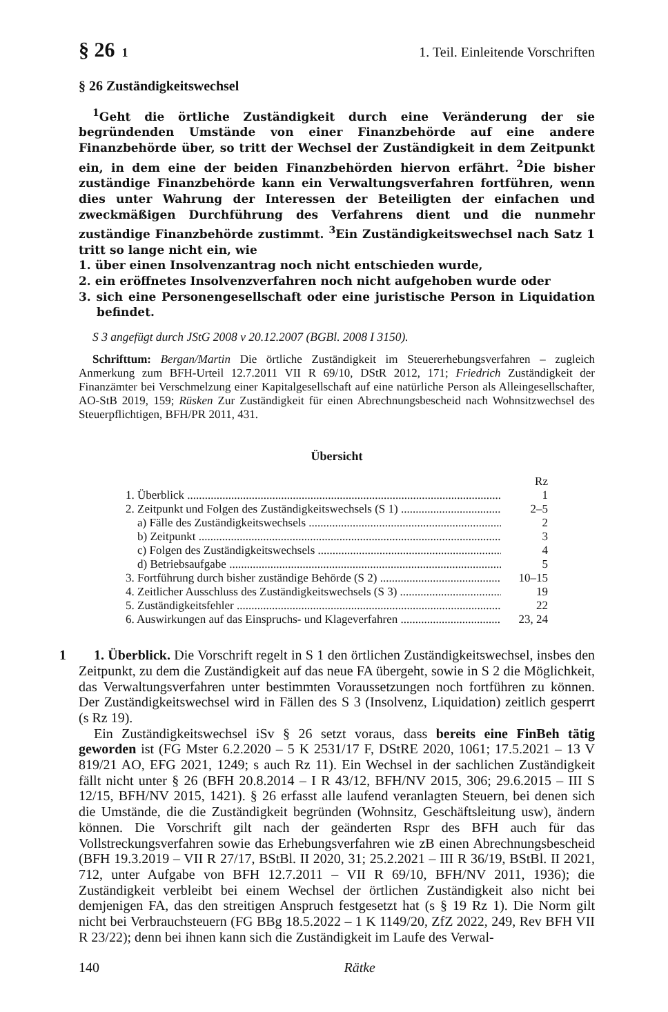§ 26 1 1. Teil. Einleitende Vorschriften
§ 26 Zuständigkeitswechsel
<sup>1</sup> Geht die örtliche Zuständigkeit durch eine Veränderung der sie begründenden Umstände von einer Finanzbehörde auf eine andere Finanzbehörde über, so tritt der Wechsel der Zuständigkeit in dem Zeitpunkt ein, in dem eine der beiden Finanzbehörden hiervon erfährt. <sup>2</sup>Die bisher zuständige Finanzbehörde kann ein Verwaltungsverfahren fortführen, wenn dies unter Wahrung der Interessen der Beteiligten der einfachen und zweckmäßigen Durchführung des Verfahrens dient und die nunmehr zuständige Finanzbehörde zustimmt. <sup>3</sup>Ein Zuständigkeitswechsel nach Satz 1 tritt so lange nicht ein, wie
1. über einen Insolvenzantrag noch nicht entschieden wurde,
2. ein eröffnetes Insolvenzverfahren noch nicht aufgehoben wurde oder
3. sich eine Personengesellschaft oder eine juristische Person in Liquidation befindet.
S 3 angefügt durch JStG 2008 v 20.12.2007 (BGBl. 2008 I 3150).
Schrifttum: Bergan/Martin Die örtliche Zuständigkeit im Steuererhebungsverfahren – zugleich Anmerkung zum BFH-Urteil 12.7.2011 VII R 69/10, DStR 2012, 171; Friedrich Zuständigkeit der Finanzämter bei Verschmelzung einer Kapitalgesellschaft auf eine natürliche Person als Alleingesellschafter, AO-StB 2019, 159; Rüsken Zur Zuständigkeit für einen Abrechnungsbescheid nach Wohnsitzwechsel des Steuerpflichtigen, BFH/PR 2011, 431.
Übersicht
Rz
1. Überblick 1
2. Zeitpunkt und Folgen des Zuständigkeitswechsels (S 1) 2–5
a) Fälle des Zuständigkeitswechsels 2
b) Zeitpunkt 3
c) Folgen des Zuständigkeitswechsels 4
d) Betriebsaufgabe 5
3. Fortführung durch bisher zuständige Behörde (S 2) 10–15
4. Zeitlicher Ausschluss des Zuständigkeitswechsels (S 3) 19
5. Zuständigkeitsfehler 22
6. Auswirkungen auf das Einspruchs- und Klageverfahren 23, 24
1 1. Überblick. Die Vorschrift regelt in S 1 den örtlichen Zuständigkeitswechsel, insbes den Zeitpunkt, zu dem die Zuständigkeit auf das neue FA übergeht, sowie in S 2 die Möglichkeit, das Verwaltungsverfahren unter bestimmten Voraussetzungen noch fortführen zu können. Der Zuständigkeitswechsel wird in Fällen des S 3 (Insolvenz, Liquidation) zeitlich gesperrt (s Rz 19).
Ein Zuständigkeitswechsel iSv § 26 setzt voraus, dass bereits eine FinBeh tätig geworden ist (FG Mster 6.2.2020 – 5 K 2531/17 F, DStRE 2020, 1061; 17.5.2021 – 13 V 819/21 AO, EFG 2021, 1249; s auch Rz 11). Ein Wechsel in der sachlichen Zuständigkeit fällt nicht unter § 26 (BFH 20.8.2014 – I R 43/12, BFH/NV 2015, 306; 29.6.2015 – III S 12/15, BFH/NV 2015, 1421). § 26 erfasst alle laufend veranlagten Steuern, bei denen sich die Umstände, die die Zuständigkeit begründen (Wohnsitz, Geschäftsleitung usw), ändern können. Die Vorschrift gilt nach der geänderten Rspr des BFH auch für das Vollstreckungsverfahren sowie das Erhebungsverfahren wie zB einen Abrechnungsbescheid (BFH 19.3.2019 – VII R 27/17, BStBl. II 2020, 31; 25.2.2021 – III R 36/19, BStBl. II 2021, 712, unter Aufgabe von BFH 12.7.2011 – VII R 69/10, BFH/NV 2011, 1936); die Zuständigkeit verbleibt bei einem Wechsel der örtlichen Zuständigkeit also nicht bei demjenigen FA, das den streitigen Anspruch festgesetzt hat (s § 19 Rz 1). Die Norm gilt nicht bei Verbrauchsteuern (FG BBg 18.5.2022 – 1 K 1149/20, ZfZ 2022, 249, Rev BFH VII R 23/22); denn bei ihnen kann sich die Zuständigkeit im Laufe des Verwal-
140 Rätke